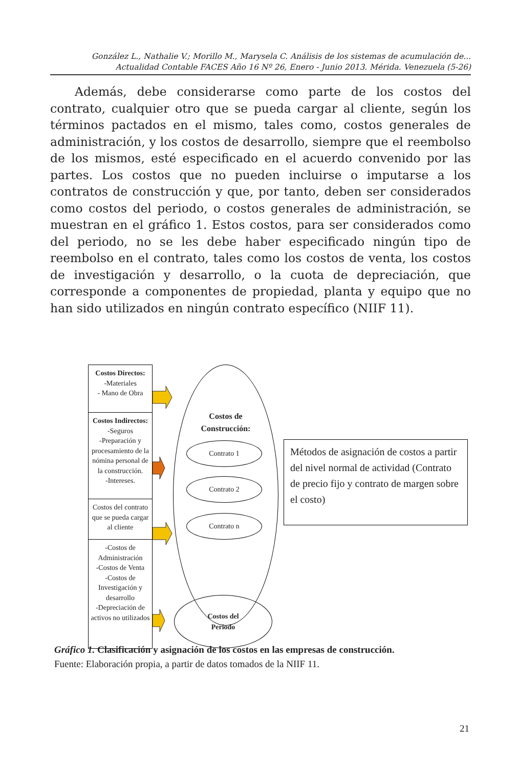González L., Nathalie V.; Morillo M., Marysela C. Análisis de los sistemas de acumulación de...
Actualidad Contable FACES Año 16 Nº 26, Enero - Junio 2013. Mérida. Venezuela (5-26)
Además, debe considerarse como parte de los costos del contrato, cualquier otro que se pueda cargar al cliente, según los términos pactados en el mismo, tales como, costos generales de administración, y los costos de desarrollo, siempre que el reembolso de los mismos, esté especificado en el acuerdo convenido por las partes. Los costos que no pueden incluirse o imputarse a los contratos de construcción y que, por tanto, deben ser considerados como costos del periodo, o costos generales de administración, se muestran en el gráfico 1. Estos costos, para ser considerados como del periodo, no se les debe haber especificado ningún tipo de reembolso en el contrato, tales como los costos de venta, los costos de investigación y desarrollo, o la cuota de depreciación, que corresponde a componentes de propiedad, planta y equipo que no han sido utilizados en ningún contrato específico (NIIF 11).
Costos Directos:
-Materiales
- Mano de Obra
Costos Indirectos:
-Seguros
-Preparación y procesamiento de la nómina personal de la construcción.
-Intereses.
Costos del contrato que se pueda cargar al cliente
-Costos de Administración
-Costos de Venta
-Costos de Investigación y desarrollo
-Depreciación de activos no utilizados
Costos de
Construcción:
Contrato 1
Contrato 2
Contrato n
Costos del
Periodo
Métodos de asignación de costos a partir del nivel normal de actividad (Contrato de precio fijo y contrato de margen sobre el costo)
Gráfico 1. Clasificación y asignación de los costos en las empresas de construcción.
Fuente: Elaboración propia, a partir de datos tomados de la NIIF 11.
21